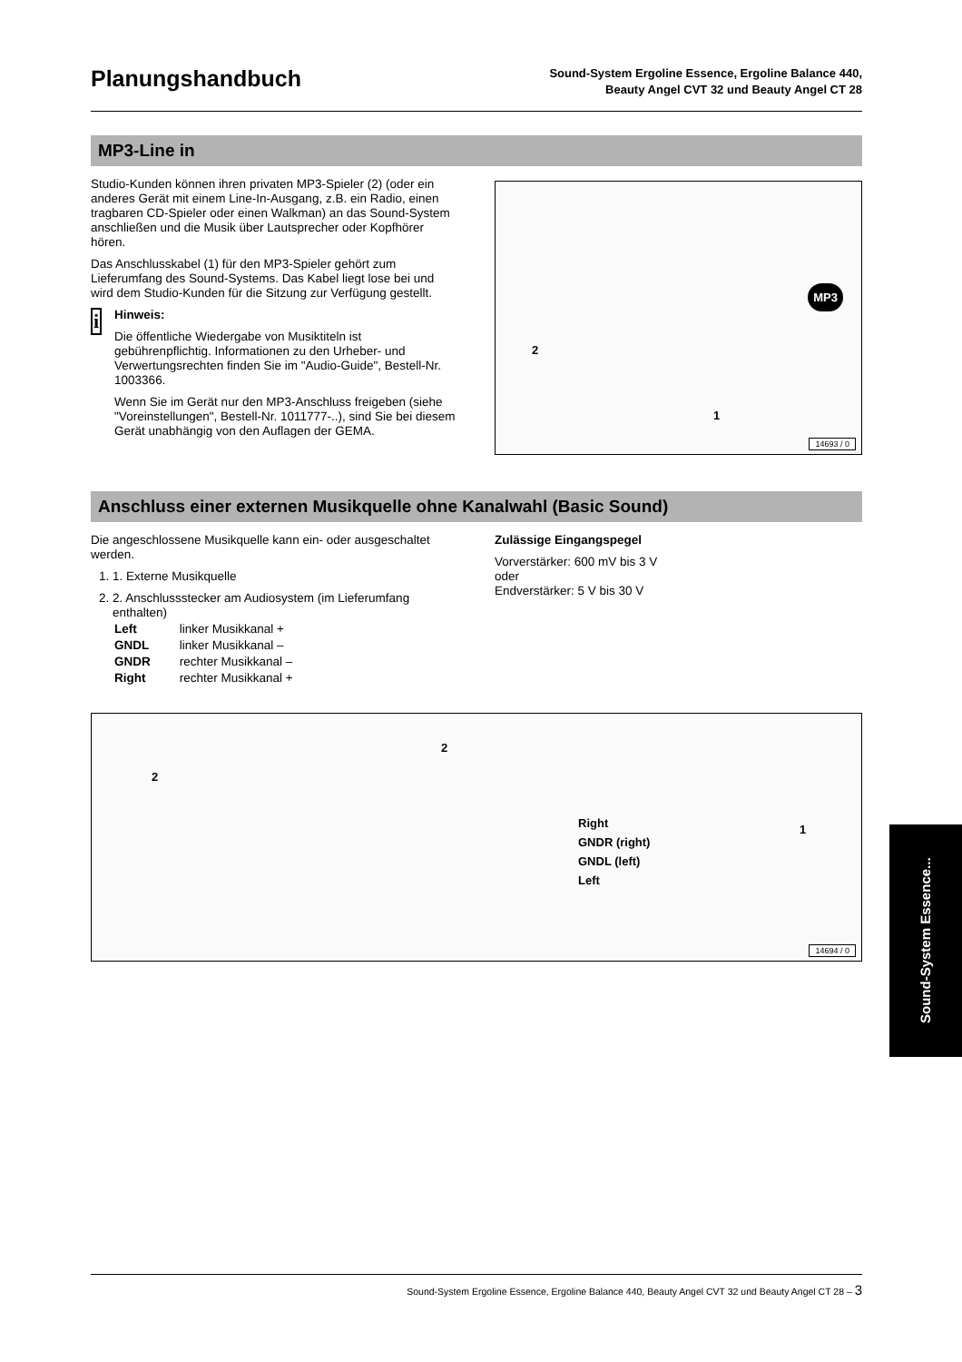Planungshandbuch
Sound-System Ergoline Essence, Ergoline Balance 440,
Beauty Angel CVT 32 und Beauty Angel CT 28
MP3-Line in
Studio-Kunden können ihren privaten MP3-Spieler (2) (oder ein anderes Gerät mit einem Line-In-Ausgang, z.B. ein Radio, einen tragbaren CD-Spieler oder einen Walkman) an das Sound-System anschließen und die Musik über Lautsprecher oder Kopfhörer hören.
Das Anschlusskabel (1) für den MP3-Spieler gehört zum Lieferumfang des Sound-Systems. Das Kabel liegt lose bei und wird dem Studio-Kunden für die Sitzung zur Verfügung gestellt.
i
Hinweis:
Die öffentliche Wiedergabe von Musiktiteln ist gebührenpflichtig. Informationen zu den Urheber- und Verwertungsrechten finden Sie im "Audio-Guide", Bestell-Nr. 1003366.
Wenn Sie im Gerät nur den MP3-Anschluss freigeben (siehe "Voreinstellungen", Bestell-Nr. 1011777-..), sind Sie bei diesem Gerät unabhängig von den Auflagen der GEMA.
2
1
MP3
14693 / 0
Anschluss einer externen Musikquelle ohne Kanalwahl (Basic Sound)
Die angeschlossene Musikquelle kann ein- oder ausgeschaltet werden.
1. 1. Externe Musikquelle
2. 2. Anschlussstecker am Audiosystem (im Lieferumfang enthalten)
| Left | linker Musikkanal + |
| GNDL | linker Musikkanal – |
| GNDR | rechter Musikkanal – |
| Right | rechter Musikkanal + |
Zulässige Eingangspegel
Vorverstärker: 600 mV bis 3 V
oder
Endverstärker: 5 V bis 30 V
2
2
1
Right
GNDR (right)
GNDL (left)
Left
14694 / 0
Sound-System Essence...
Sound-System Ergoline Essence, Ergoline Balance 440, Beauty Angel CVT 32 und Beauty Angel CT 28 – 3